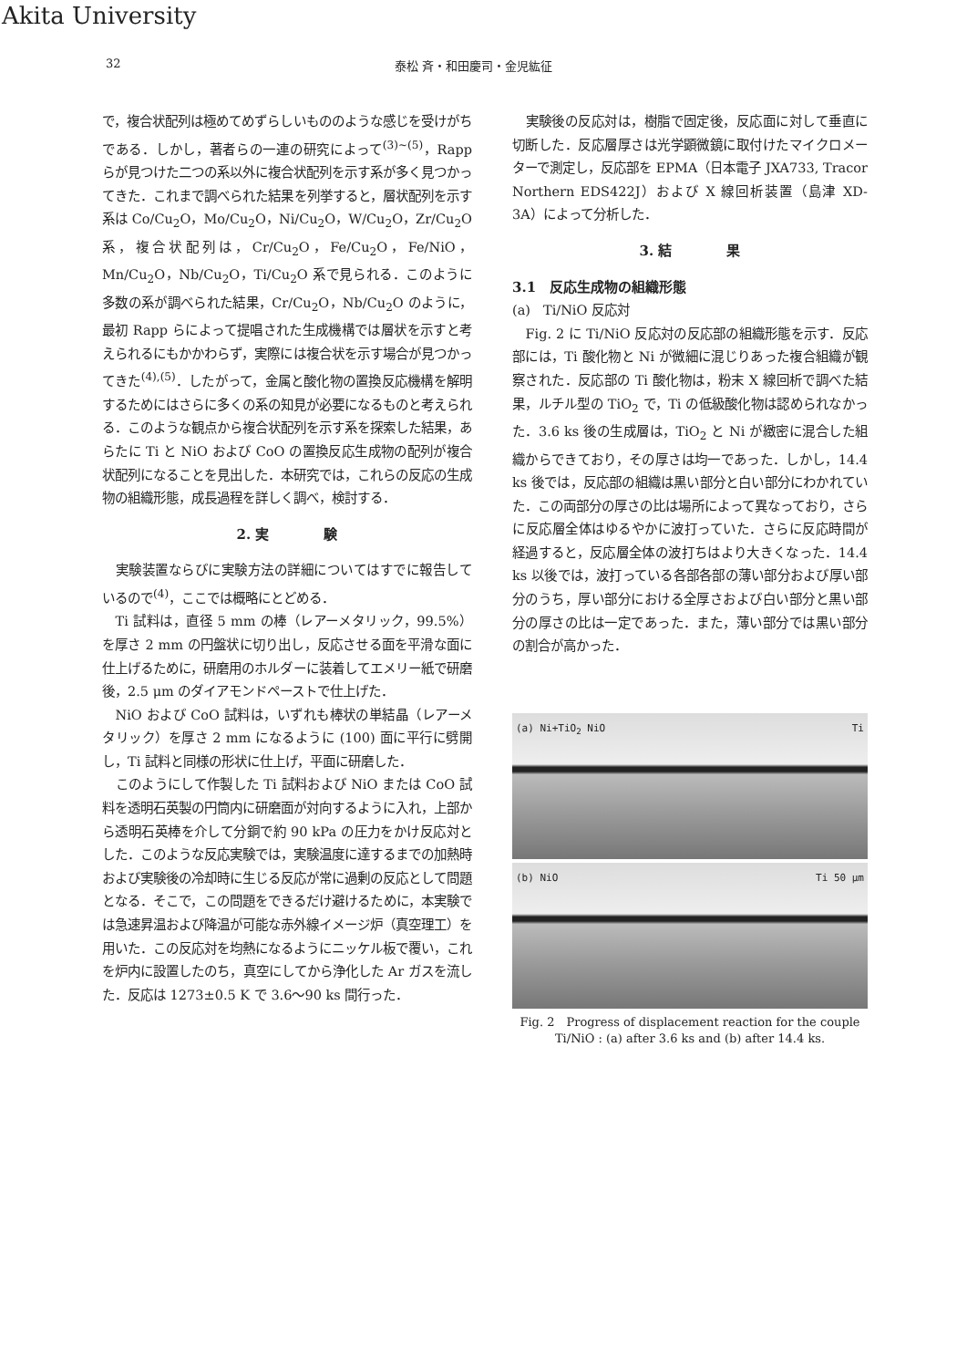Akita University
32 泰松 斉・和田慶司・金児紘征
で，複合状配列は極めてめずらしいもののような感じを受けがちである．しかし，著者らの一連の研究によって<sup>(3)~(5)</sup>，Rapp らが見つけた二つの系以外に複合状配列を示す系が多く見つかってきた．これまで調べられた結果を列挙すると，層状配列を示す系は Co/Cu<sub>2</sub>O，Mo/Cu<sub>2</sub>O，Ni/Cu<sub>2</sub>O，W/Cu<sub>2</sub>O，Zr/Cu<sub>2</sub>O 系，複合状配列は，Cr/Cu<sub>2</sub>O，Fe/Cu<sub>2</sub>O，Fe/NiO，Mn/Cu<sub>2</sub>O，Nb/Cu<sub>2</sub>O，Ti/Cu<sub>2</sub>O 系で見られる．このように多数の系が調べられた結果，Cr/Cu<sub>2</sub>O，Nb/Cu<sub>2</sub>O のように，最初 Rapp らによって提唱された生成機構では層状を示すと考えられるにもかかわらず，実際には複合状を示す場合が見つかってきた<sup>(4),(5)</sup>．したがって，金属と酸化物の置換反応機構を解明するためにはさらに多くの系の知見が必要になるものと考えられる．このような観点から複合状配列を示す系を探索した結果，あらたに Ti と NiO および CoO の置換反応生成物の配列が複合状配列になることを見出した．本研究では，これらの反応の生成物の組織形態，成長過程を詳しく調べ，検討する．
2. 実　　　　験
実験装置ならびに実験方法の詳細についてはすでに報告しているので<sup>(4)</sup>，ここでは概略にとどめる．
Ti 試料は，直径 5 mm の棒（レアーメタリック，99.5%）を厚さ 2 mm の円盤状に切り出し，反応させる面を平滑な面に仕上げるために，研磨用のホルダーに装着してエメリー紙で研磨後，2.5 μm のダイアモンドペーストで仕上げた．
NiO および CoO 試料は，いずれも棒状の単結晶（レアーメタリック）を厚さ 2 mm になるように (100) 面に平行に劈開し，Ti 試料と同様の形状に仕上げ，平面に研磨した．
このようにして作製した Ti 試料および NiO または CoO 試料を透明石英製の円筒内に研磨面が対向するように入れ，上部から透明石英棒を介して分銅で約 90 kPa の圧力をかけ反応対とした．このような反応実験では，実験温度に達するまでの加熱時および実験後の冷却時に生じる反応が常に過剰の反応として問題となる．そこで，この問題をできるだけ避けるために，本実験では急速昇温および降温が可能な赤外線イメージ炉（真空理工）を用いた．この反応対を均熱になるようにニッケル板で覆い，これを炉内に設置したのち，真空にしてから浄化した Ar ガスを流した．反応は 1273±0.5 K で 3.6～90 ks 間行った．
実験後の反応対は，樹脂で固定後，反応面に対して垂直に切断した．反応層厚さは光学顕微鏡に取付けたマイクロメーターで測定し，反応部を EPMA（日本電子 JXA733, Tracor Northern EDS422J）および X 線回析装置（島津 XD-3A）によって分析した．
3. 結　　　　果
3.1　反応生成物の組織形態
(a)　Ti/NiO 反応対
Fig. 2 に Ti/NiO 反応対の反応部の組織形態を示す．反応部には，Ti 酸化物と Ni が微細に混じりあった複合組織が観察された．反応部の Ti 酸化物は，粉末 X 線回析で調べた結果，ルチル型の TiO<sub>2</sub> で，Ti の低級酸化物は認められなかった．3.6 ks 後の生成層は，TiO<sub>2</sub> と Ni が緻密に混合した組織からできており，その厚さは均一であった．しかし，14.4 ks 後では，反応部の組織は黒い部分と白い部分にわかれていた．この両部分の厚さの比は場所によって異なっており，さらに反応層全体はゆるやかに波打っていた．さらに反応時間が経過すると，反応層全体の波打ちはより大きくなった．14.4 ks 以後では，波打っている各部各部の薄い部分および厚い部分のうち，厚い部分における全厚さおよび白い部分と黒い部分の厚さの比は一定であった．また，薄い部分では黒い部分の割合が高かった．
(a) Ni+TiO<sub>2</sub> NiO Ti
(b) NiO Ti 50 μm
Fig. 2　Progress of displacement reaction for the couple Ti/NiO : (a) after 3.6 ks and (b) after 14.4 ks.